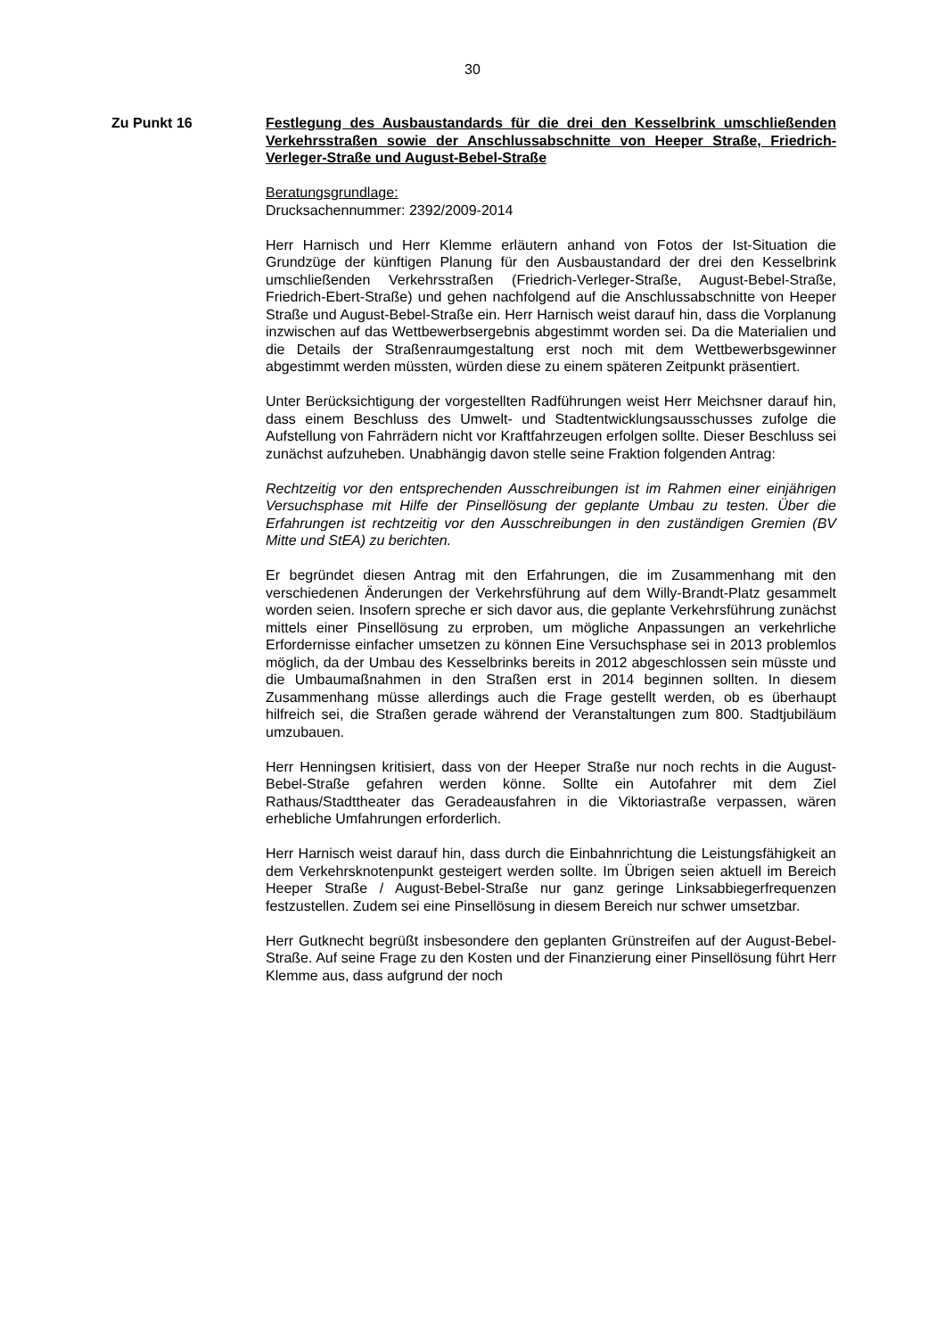30
Zu Punkt 16 Festlegung des Ausbaustandards für die drei den Kesselbrink umschließenden Verkehrsstraßen sowie der Anschlussabschnitte von Heeper Straße, Friedrich-Verleger-Straße und August-Bebel-Straße
Beratungsgrundlage:
Drucksachennummer: 2392/2009-2014
Herr Harnisch und Herr Klemme erläutern anhand von Fotos der Ist-Situation die Grundzüge der künftigen Planung für den Ausbaustandard der drei den Kesselbrink umschließenden Verkehrsstraßen (Friedrich-Verleger-Straße, August-Bebel-Straße, Friedrich-Ebert-Straße) und gehen nachfolgend auf die Anschlussabschnitte von Heeper Straße und August-Bebel-Straße ein. Herr Harnisch weist darauf hin, dass die Vorplanung inzwischen auf das Wettbewerbsergebnis abgestimmt worden sei. Da die Materialien und die Details der Straßenraumgestaltung erst noch mit dem Wettbewerbsgewinner abgestimmt werden müssten, würden diese zu einem späteren Zeitpunkt präsentiert.
Unter Berücksichtigung der vorgestellten Radführungen weist Herr Meichsner darauf hin, dass einem Beschluss des Umwelt- und Stadtentwicklungsausschusses zufolge die Aufstellung von Fahrrädern nicht vor Kraftfahrzeugen erfolgen sollte. Dieser Beschluss sei zunächst aufzuheben. Unabhängig davon stelle seine Fraktion folgenden Antrag:
Rechtzeitig vor den entsprechenden Ausschreibungen ist im Rahmen einer einjährigen Versuchsphase mit Hilfe der Pinsellösung der geplante Umbau zu testen. Über die Erfahrungen ist rechtzeitig vor den Ausschreibungen in den zuständigen Gremien (BV Mitte und StEA) zu berichten.
Er begründet diesen Antrag mit den Erfahrungen, die im Zusammenhang mit den verschiedenen Änderungen der Verkehrsführung auf dem Willy-Brandt-Platz gesammelt worden seien. Insofern spreche er sich davor aus, die geplante Verkehrsführung zunächst mittels einer Pinsellösung zu erproben, um mögliche Anpassungen an verkehrliche Erfordernisse einfacher umsetzen zu können Eine Versuchsphase sei in 2013 problemlos möglich, da der Umbau des Kesselbrinks bereits in 2012 abgeschlossen sein müsste und die Umbaumaßnahmen in den Straßen erst in 2014 beginnen sollten. In diesem Zusammenhang müsse allerdings auch die Frage gestellt werden, ob es überhaupt hilfreich sei, die Straßen gerade während der Veranstaltungen zum 800. Stadtjubiläum umzubauen.
Herr Henningsen kritisiert, dass von der Heeper Straße nur noch rechts in die August-Bebel-Straße gefahren werden könne. Sollte ein Autofahrer mit dem Ziel Rathaus/Stadttheater das Geradeausfahren in die Viktoriastraße verpassen, wären erhebliche Umfahrungen erforderlich.
Herr Harnisch weist darauf hin, dass durch die Einbahnrichtung die Leistungsfähigkeit an dem Verkehrsknotenpunkt gesteigert werden sollte. Im Übrigen seien aktuell im Bereich Heeper Straße / August-Bebel-Straße nur ganz geringe Linksabbiegerfrequenzen festzustellen. Zudem sei eine Pinsellösung in diesem Bereich nur schwer umsetzbar.
Herr Gutknecht begrüßt insbesondere den geplanten Grünstreifen auf der August-Bebel-Straße. Auf seine Frage zu den Kosten und der Finanzierung einer Pinsellösung führt Herr Klemme aus, dass aufgrund der noch